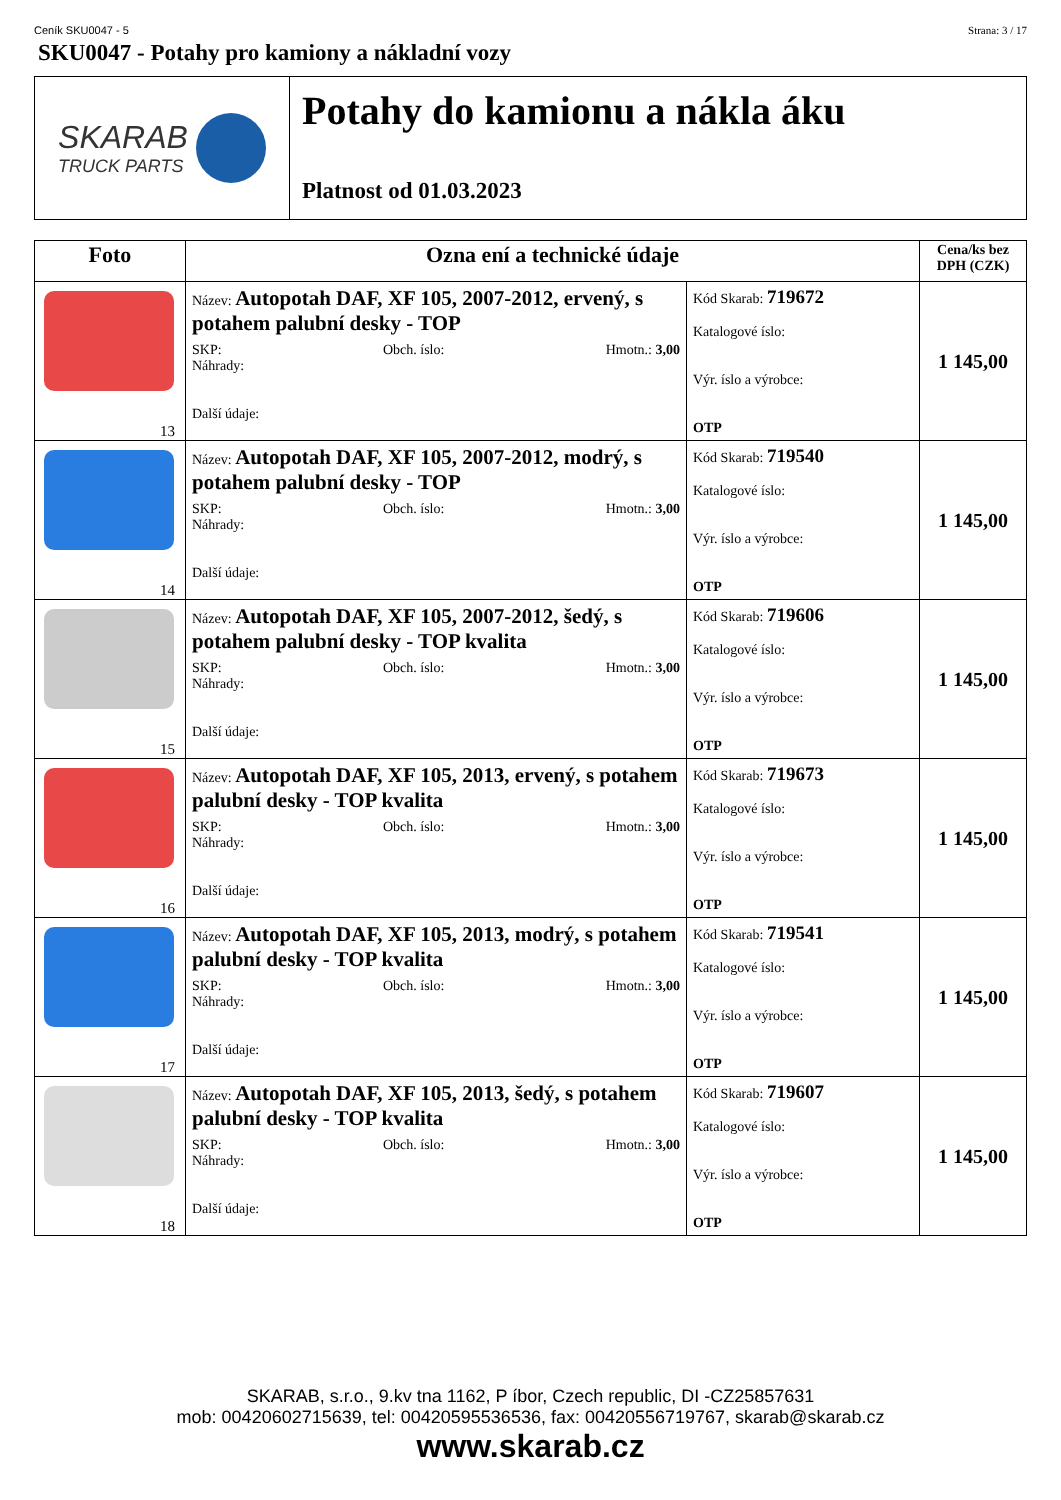Ceník SKU0047 - 5 Strana: 3 / 17
SKU0047 - Potahy pro kamiony a nákladní vozy
SKARAB
TRUCK PARTS
Potahy do kamionu a nákla áku
Platnost od 01.03.2023
| Foto | Ozna ení a technické údaje | | Cena/ks bez DPH (CZK) |
| --- | --- | --- | --- |
| 13 | Název: Autopotah DAF, XF 105, 2007-2012, ervený, s potahem palubní desky - TOP SKP: Obch. íslo: Hmotn.: 3,00 Náhrady: Další údaje: | Kód Skarab: 719672 Katalogové íslo: Výr. íslo a výrobce: OTP | 1 145,00 |
| 14 | Název: Autopotah DAF, XF 105, 2007-2012, modrý, s potahem palubní desky - TOP SKP: Obch. íslo: Hmotn.: 3,00 Náhrady: Další údaje: | Kód Skarab: 719540 Katalogové íslo: Výr. íslo a výrobce: OTP | 1 145,00 |
| 15 | Název: Autopotah DAF, XF 105, 2007-2012, šedý, s potahem palubní desky - TOP kvalita SKP: Obch. íslo: Hmotn.: 3,00 Náhrady: Další údaje: | Kód Skarab: 719606 Katalogové íslo: Výr. íslo a výrobce: OTP | 1 145,00 |
| 16 | Název: Autopotah DAF, XF 105, 2013, ervený, s potahem palubní desky - TOP kvalita SKP: Obch. íslo: Hmotn.: 3,00 Náhrady: Další údaje: | Kód Skarab: 719673 Katalogové íslo: Výr. íslo a výrobce: OTP | 1 145,00 |
| 17 | Název: Autopotah DAF, XF 105, 2013, modrý, s potahem palubní desky - TOP kvalita SKP: Obch. íslo: Hmotn.: 3,00 Náhrady: Další údaje: | Kód Skarab: 719541 Katalogové íslo: Výr. íslo a výrobce: OTP | 1 145,00 |
| 18 | Název: Autopotah DAF, XF 105, 2013, šedý, s potahem palubní desky - TOP kvalita SKP: Obch. íslo: Hmotn.: 3,00 Náhrady: Další údaje: | Kód Skarab: 719607 Katalogové íslo: Výr. íslo a výrobce: OTP | 1 145,00 |
SKARAB, s.r.o., 9.kv tna 1162, P íbor, Czech republic, DI -CZ25857631
mob: 00420602715639, tel: 00420595536536, fax: 00420556719767, skarab@skarab.cz
www.skarab.cz